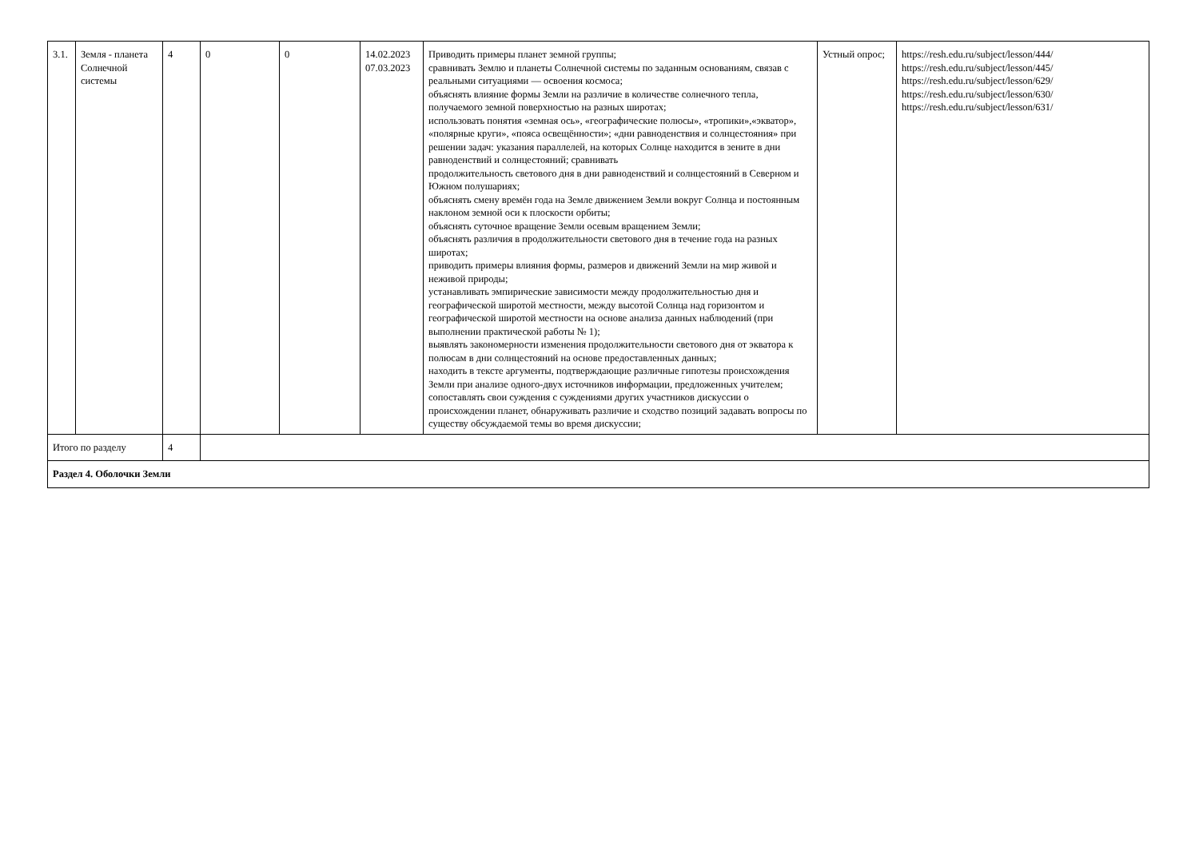| 3.1. | Земля - планета Солнечной системы | 4 | 0 | 0 | 14.02.2023 07.03.2023 | Приводить примеры планет земной группы; сравнивать Землю и планеты Солнечной системы по заданным основаниям, связав с реальными ситуациями — освоения космоса; объяснять влияние формы Земли на различие в количестве солнечного тепла, получаемого земной поверхностью на разных широтах; использовать понятия «земная ось», «географические полюсы», «тропики»,«экватор», «полярные круги», «пояса освещённости»; «дни равноденствия и солнцестояния» при решении задач: указания параллелей, на которых Солнце находится в зените в дни равноденствий и солнцестояний; сравнивать продолжительность светового дня в дни равноденствий и солнцестояний в Северном и Южном полушариях; объяснять смену времён года на Земле движением Земли вокруг Солнца и постоянным наклоном земной оси к плоскости орбиты; объяснять суточное вращение Земли осевым вращением Земли; объяснять различия в продолжительности светового дня в течение года на разных широтах; приводить примеры влияния формы, размеров и движений Земли на мир живой и неживой природы; устанавливать эмпирические зависимости между продолжительностью дня и географической широтой местности, между высотой Солнца над горизонтом и географической широтой местности на основе анализа данных наблюдений (при выполнении практической работы № 1); выявлять закономерности изменения продолжительности светового дня от экватора к полюсам в дни солнцестояний на основе предоставленных данных; находить в тексте аргументы, подтверждающие различные гипотезы происхождения Земли при анализе одного-двух источников информации, предложенных учителем; сопоставлять свои суждения с суждениями других участников дискуссии о происхождении планет, обнаруживать различие и сходство позиций задавать вопросы по существу обсуждаемой темы во время дискуссии; | Устный опрос; | https://resh.edu.ru/subject/lesson/444/ https://resh.edu.ru/subject/lesson/445/ https://resh.edu.ru/subject/lesson/629/ https://resh.edu.ru/subject/lesson/630/ https://resh.edu.ru/subject/lesson/631/ |
| Итого по разделу | | 4 | | | | | | |
| Раздел 4. Оболочки Земли | | | | | | | | |